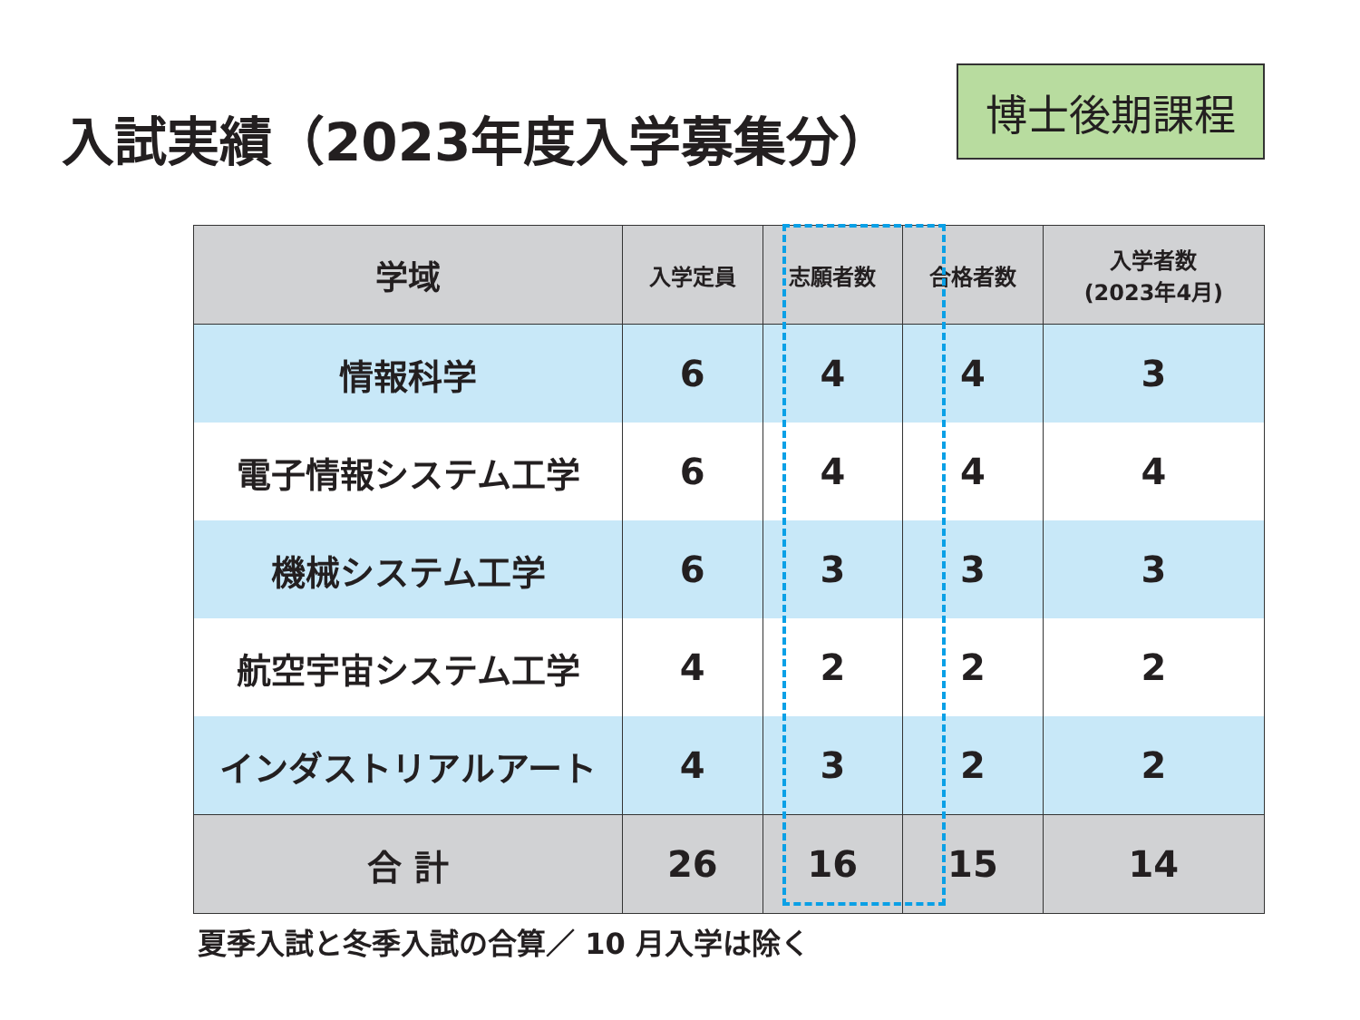入試実績（2023年度入学募集分）
博士後期課程
| 学域 | 入学定員 | 志願者数 | 合格者数 | 入学者数 (2023年4月) |
| --- | --- | --- | --- | --- |
| 情報科学 | 6 | 4 | 4 | 3 |
| 電子情報システム工学 | 6 | 4 | 4 | 4 |
| 機械システム工学 | 6 | 3 | 3 | 3 |
| 航空宇宙システム工学 | 4 | 2 | 2 | 2 |
| インダストリアルアート | 4 | 3 | 2 | 2 |
| 合 計 | 26 | 16 | 15 | 14 |
夏季入試と冬季入試の合算／ 10 月入学は除く